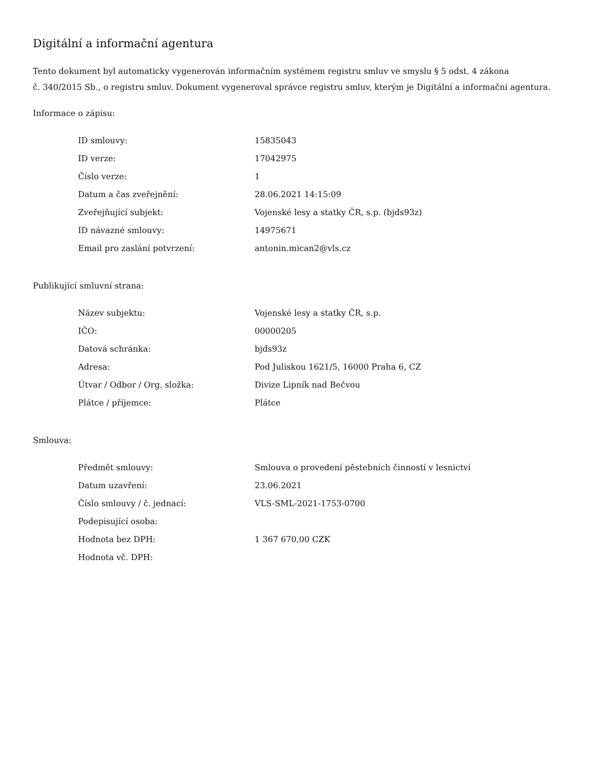Digitální a informační agentura
Tento dokument byl automaticky vygenerován informačním systémem registru smluv ve smyslu § 5 odst. 4 zákona
č. 340/2015 Sb., o registru smluv. Dokument vygeneroval správce registru smluv, kterým je Digitální a informační agentura.
Informace o zápisu:
| ID smlouvy: | 15835043 |
| ID verze: | 17042975 |
| Číslo verze: | 1 |
| Datum a čas zveřejnění: | 28.06.2021 14:15:09 |
| Zveřejňující subjekt: | Vojenské lesy a statky ČR, s.p. (bjds93z) |
| ID návazné smlouvy: | 14975671 |
| Email pro zaslání potvrzení: | antonin.mican2@vls.cz |
Publikující smluvní strana:
| Název subjektu: | Vojenské lesy a statky ČR, s.p. |
| IČO: | 00000205 |
| Datová schránka: | bjds93z |
| Adresa: | Pod Juliskou 1621/5, 16000 Praha 6, CZ |
| Útvar / Odbor / Org. složka: | Divize Lipník nad Bečvou |
| Plátce / příjemce: | Plátce |
Smlouva:
| Předmět smlouvy: | Smlouva o provedení pěstebních činností v lesnictví |
| Datum uzavření: | 23.06.2021 |
| Číslo smlouvy / č. jednací: | VLS-SML-2021-1753-0700 |
| Podepisující osoba: | |
| Hodnota bez DPH: | 1 367 670,00 CZK |
| Hodnota vč. DPH: | |